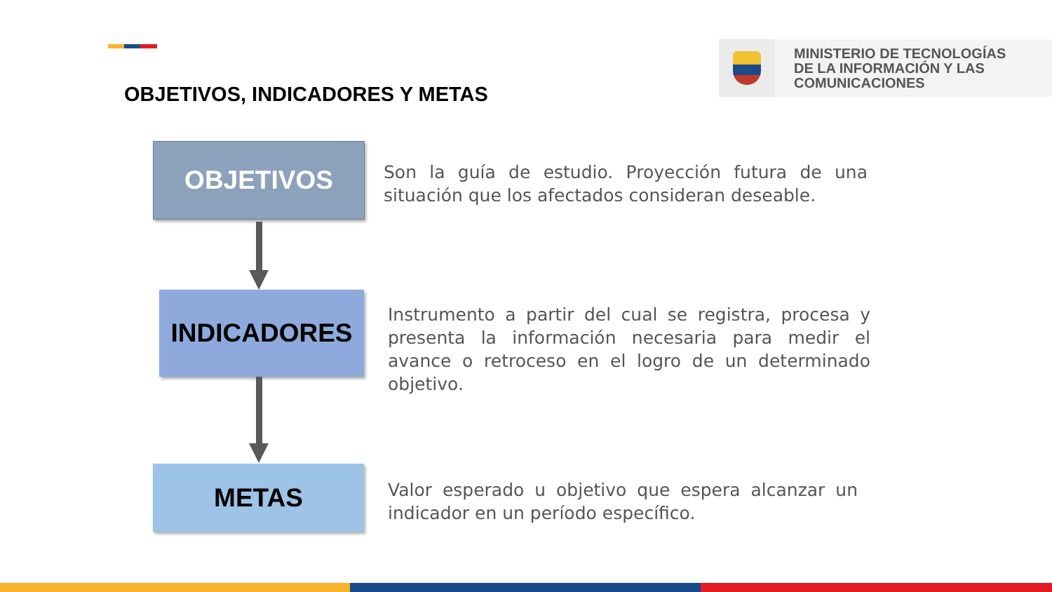MINISTERIO DE TECNOLOGÍAS
DE LA INFORMACIÓN Y LAS
COMUNICACIONES
OBJETIVOS, INDICADORES Y METAS
OBJETIVOS
Son la guía de estudio. Proyección futura de una situación que los afectados consideran deseable.
INDICADORES
Instrumento a partir del cual se registra, procesa y presenta la información necesaria para medir el avance o retroceso en el logro de un determinado objetivo.
METAS
Valor esperado u objetivo que espera alcanzar un indicador en un período específico.